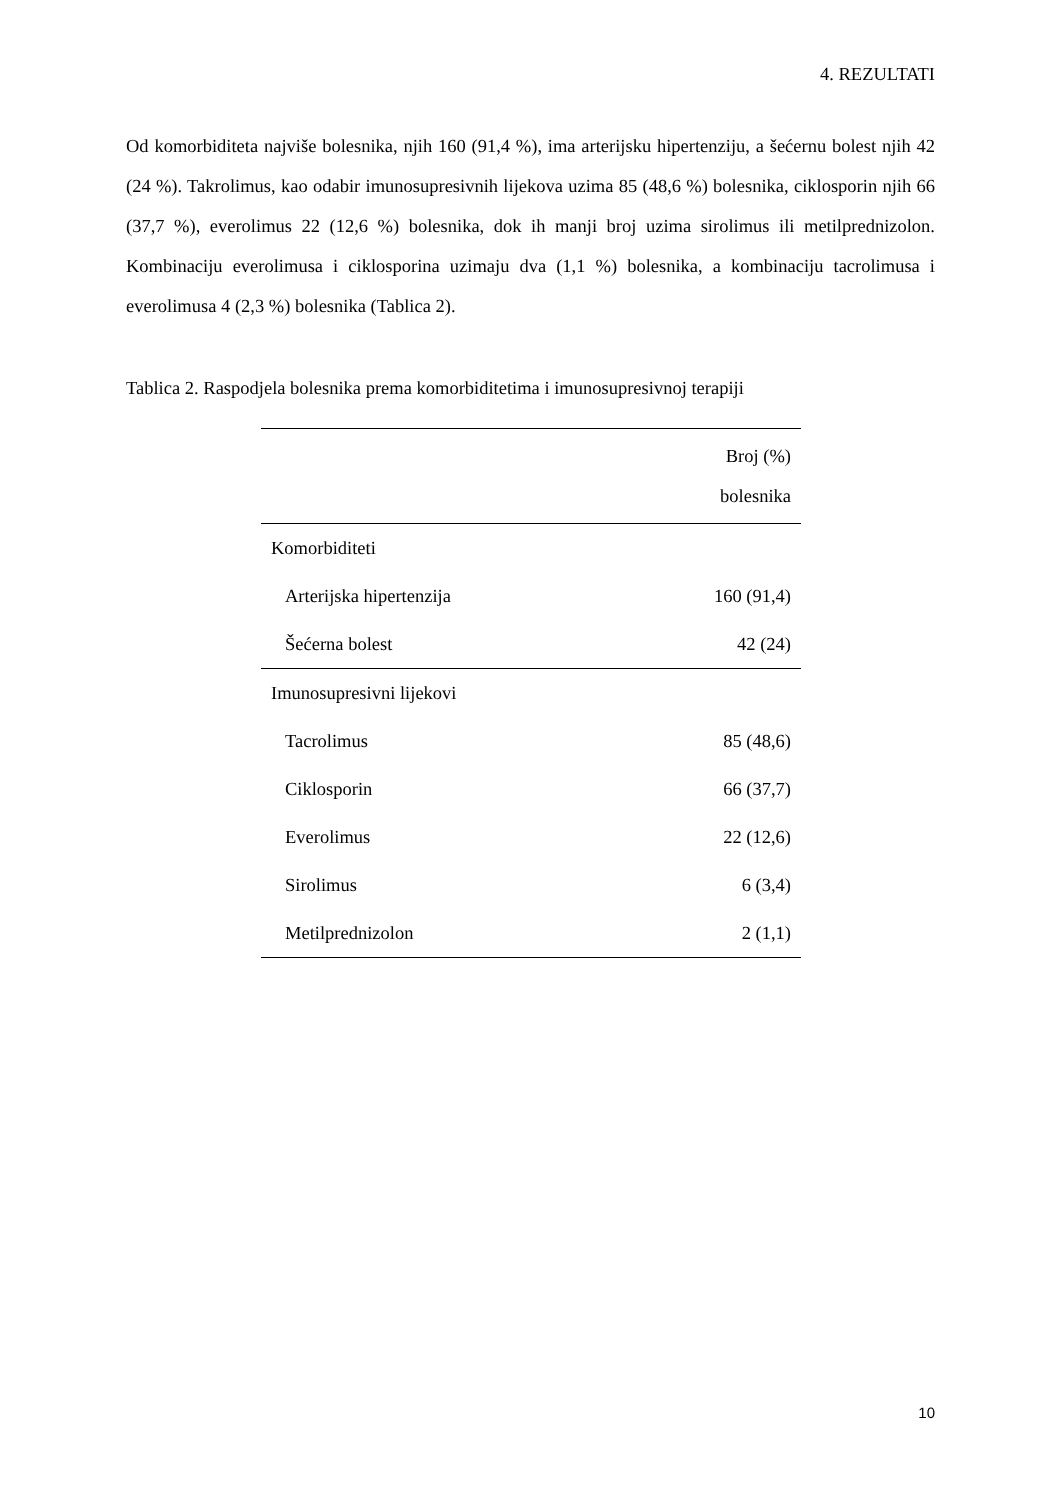4. REZULTATI
Od komorbiditeta najviše bolesnika, njih 160 (91,4 %), ima arterijsku hipertenziju, a šećernu bolest njih 42 (24 %). Takrolimus, kao odabir imunosupresivnih lijekova uzima 85 (48,6 %) bolesnika, ciklosporin njih 66 (37,7 %), everolimus 22 (12,6 %) bolesnika, dok ih manji broj uzima sirolimus ili metilprednizolon. Kombinaciju everolimusa i ciklosporina uzimaju dva (1,1 %) bolesnika, a kombinaciju tacrolimusa i everolimusa 4 (2,3 %) bolesnika (Tablica 2).
Tablica 2. Raspodjela bolesnika prema komorbiditetima i imunosupresivnoj terapiji
| | Broj (%) bolesnika |
| --- | --- |
| Komorbiditeti | |
| Arterijska hipertenzija | 160 (91,4) |
| Šećerna bolest | 42 (24) |
| Imunosupresivni lijekovi | |
| Tacrolimus | 85 (48,6) |
| Ciklosporin | 66 (37,7) |
| Everolimus | 22 (12,6) |
| Sirolimus | 6 (3,4) |
| Metilprednizolon | 2 (1,1) |
10